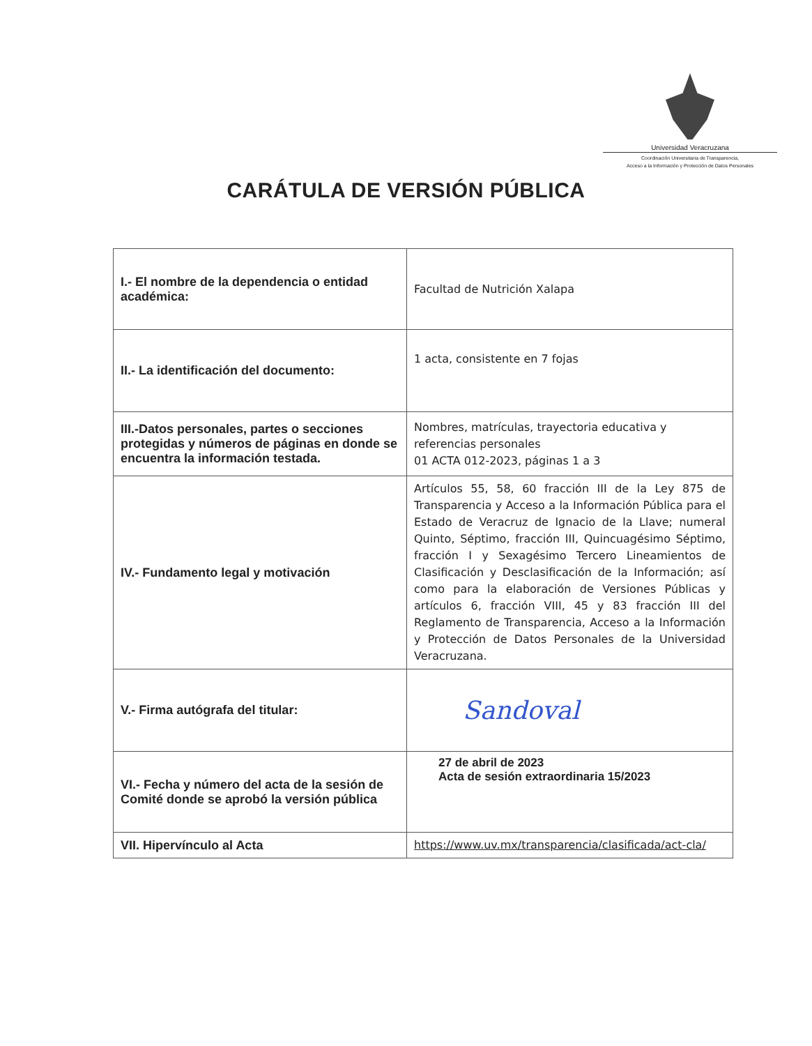Universidad Veracruzana
Coordinación Universitaria de Transparencia,
Acceso a la Información y Protección de Datos Personales
CARÁTULA DE VERSIÓN PÚBLICA
| I.- El nombre de la dependencia o entidad académica: | Facultad de Nutrición Xalapa |
| II.- La identificación del documento: | 1 acta, consistente en 7 fojas |
| III.-Datos personales, partes o secciones protegidas y números de páginas en donde se encuentra la información testada. | Nombres, matrículas, trayectoria educativa y referencias personales 01 ACTA 012-2023, páginas 1 a 3 |
| IV.- Fundamento legal y motivación | Artículos 55, 58, 60 fracción III de la Ley 875 de Transparencia y Acceso a la Información Pública para el Estado de Veracruz de Ignacio de la Llave; numeral Quinto, Séptimo, fracción III, Quincuagésimo Séptimo, fracción I y Sexagésimo Tercero Lineamientos de Clasificación y Desclasificación de la Información; así como para la elaboración de Versiones Públicas y artículos 6, fracción VIII, 45 y 83 fracción III del Reglamento de Transparencia, Acceso a la Información y Protección de Datos Personales de la Universidad Veracruzana. |
| V.- Firma autógrafa del titular: | Sandoval |
| VI.- Fecha y número del acta de la sesión de Comité donde se aprobó la versión pública | 27 de abril de 2023 Acta de sesión extraordinaria 15/2023 |
| VII. Hipervínculo al Acta | https://www.uv.mx/transparencia/clasificada/act-cla/ |